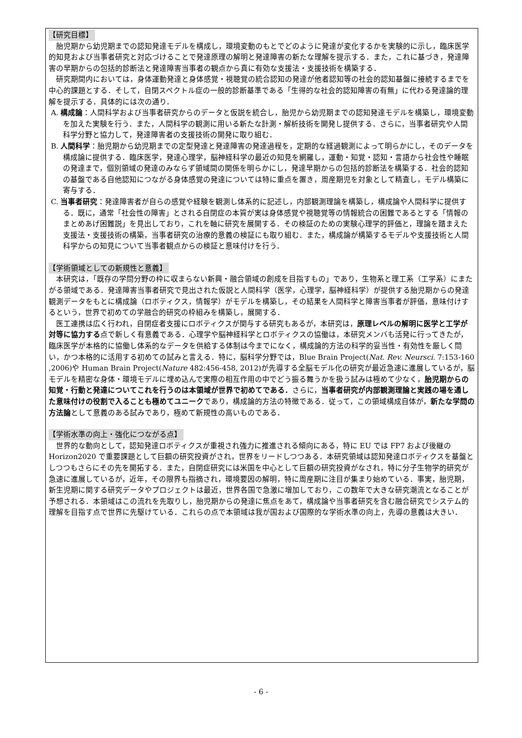【研究目標】
胎児期から幼児期までの認知発達モデルを構成し，環境変動のもとでどのように発達が変化するかを実験的に示し，臨床医学的知見および当事者研究と対応づけることで発達原理の解明と発達障害の新たな理解を提示する．また，これに基づき，発達障害の早期からの包括的診断法と発達障害当事者の観点から真に有効な支援法・支援技術を構築する．
研究期間内においては，身体運動発達と身体感覚・視聴覚の統合認知の発達が他者認知等の社会的認知基盤に接続するまでを中心的課題とする．そして，自閉スペクトル症の一般的診断基準である「生得的な社会的認知障害の有無」に代わる発達論的理解を提示する．具体的には次の通り．
A. 構成論：人間科学および当事者研究からのデータと仮説を統合し，胎児から幼児期までの認知発達モデルを構築し，環境変動を加えた実験を行う．また，人間科学の観測に用いる新たな計測・解析技術を開発し提供する．さらに，当事者研究や人間科学分野と協力して，発達障害者の支援技術の開発に取り組む．
B. 人間科学：胎児期から幼児期までの定型発達と発達障害の発達過程を，定期的な経過観測によって明らかにし，そのデータを構成論に提供する．臨床医学，発達心理学，脳神経科学の最近の知見を網羅し，運動・知覚・認知・言語から社会性や睡眠の発達まで，個別領域の発達のみならず領域間の関係を明らかにし，発達早期からの包括的診断法を構築する．社会的認知の基盤である自他認知につながる身体感覚の発達については特に重点を置き，周産期児を対象として精査し，モデル構築に寄与する．
C. 当事者研究：発達障害者が自らの感覚や経験を観測し体系的に記述し，内部観測理論を構築し，構成論や人間科学に提供する．既に，通常「社会性の障害」とされる自閉症の本質が実は身体感覚や視聴覚等の情報統合の困難であるとする「情報のまとめあげ困難説」を見出しており，これを軸に研究を展開する．その検証のための実験心理学的評価と，理論を踏まえた支援法・支援技術の構築，当事者研究の治療的意義の検証にも取り組む．また，構成論が構築するモデルや支援技術と人間科学からの知見について当事者観点からの検証と意味付けを行う．
【学術領域としての新規性と意義】
本研究は，「既存の学問分野の枠に収まらない新興・融合領域の創成を目指すもの」であり，生物系と理工系（工学系）にまたがる領域である．発達障害当事者研究で見出された仮説と人間科学（医学，心理学，脳神経科学）が提供する胎児期からの発達観測データをもとに構成論（ロボティクス，情報学）がモデルを構築し，その結果を人間科学と障害当事者が評価，意味付けするという，世界で初めての学融合的研究の枠組みを構築し，展開する．
医工連携は広く行われ，自閉症者支援にロボティクスが関与する研究もあるが，本研究は，原理レベルの解明に医学と工学が対等に協力する点で新しく有意義である．心理学や脳神経科学とロボティクスの協働は，本研究メンバも活発に行ってきたが，臨床医学が本格的に協働し体系的なデータを供給する体制は今までになく，構成論的方法の科学的妥当性・有効性を厳しく問い，かつ本格的に活用する初めての試みと言える．特に，脳科学分野では，Blue Brain Project(Nat. Rev. Neursci. 7:153-160 ,2006)や Human Brain Project(Nature 482:456-458, 2012)が先導する全脳モデル化の研究が最近急速に進展しているが，脳モデルを精密な身体・環境モデルに埋め込んで実際の相互作用の中でどう振る舞うかを扱う試みは極めて少なく，胎児期からの知覚・行動と発達についてこれを行うのは本領域が世界で初めてである．さらに，当事者研究が内部観測理論と実践の場を通した意味付けの役割で入ることも極めてユニークであり，構成論的方法の特徴である．従って，この領域構成自体が，新たな学問の方法論として意義のある試みであり，極めて新規性の高いものである．
【学術水準の向上・強化につながる点】
世界的な動向として，認知発達ロボティクスが重視され強力に推進される傾向にある，特に EU では FP7 および後継の Horizon2020 で重要課題として巨額の研究投資がされ，世界をリードしつつある．本研究領域は認知発達ロボティクスを基盤としつつもさらにその先を開拓する．また，自閉症研究には米国を中心として巨額の研究投資がなされ，特に分子生物学的研究が急速に進展しているが，近年，その限界も指摘され，環境要因の解明，特に周産期に注目が集まり始めている．事実，胎児期，新生児期に関する研究データやプロジェクトは最近，世界各国で急激に増加しており，この数年で大きな研究潮流となることが予想される．本領域はこの流れを先取りし，胎児期からの発達に焦点をあて，構成論や当事者研究を含む融合研究でシステム的理解を目指す点で世界に先駆けている．これらの点で本領域は我が国および国際的な学術水準の向上，先導の意義は大きい．
- 6 -